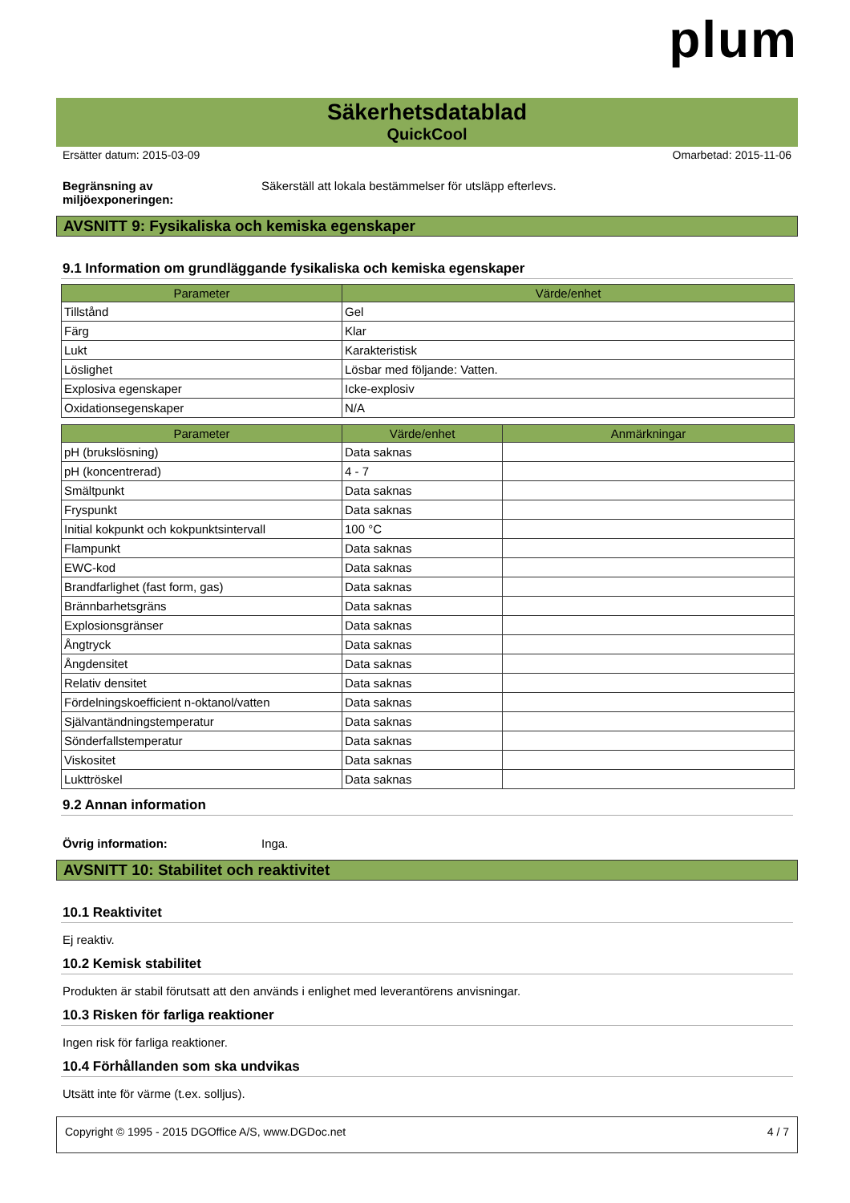plum
Säkerhetsdatablad
QuickCool
Ersätter datum: 2015-03-09 Omarbetad: 2015-11-06
Begränsning av miljöexponeringen: Säkerställ att lokala bestämmelser för utsläpp efterlevs.
AVSNITT 9: Fysikaliska och kemiska egenskaper
9.1 Information om grundläggande fysikaliska och kemiska egenskaper
| Parameter | Värde/enhet |
| --- | --- |
| Tillstånd | Gel |
| Färg | Klar |
| Lukt | Karakteristisk |
| Löslighet | Lösbar med följande: Vatten. |
| Explosiva egenskaper | Icke-explosiv |
| Oxidationsegenskaper | N/A |
| Parameter | Värde/enhet | Anmärkningar |
| --- | --- | --- |
| pH (brukslösning) | Data saknas | |
| pH (koncentrerad) | 4 - 7 | |
| Smältpunkt | Data saknas | |
| Fryspunkt | Data saknas | |
| Initial kokpunkt och kokpunktsintervall | 100 °C | |
| Flampunkt | Data saknas | |
| EWC-kod | Data saknas | |
| Brandfarlighet (fast form, gas) | Data saknas | |
| Brännbarhetsgräns | Data saknas | |
| Explosionsgränser | Data saknas | |
| Ångtryck | Data saknas | |
| Ångdensitet | Data saknas | |
| Relativ densitet | Data saknas | |
| Fördelningskoefficient n-oktanol/vatten | Data saknas | |
| Självantändningstemperatur | Data saknas | |
| Sönderfallstemperatur | Data saknas | |
| Viskositet | Data saknas | |
| Lukttröskel | Data saknas | |
9.2 Annan information
Övrig information: Inga.
AVSNITT 10: Stabilitet och reaktivitet
10.1 Reaktivitet
Ej reaktiv.
10.2 Kemisk stabilitet
Produkten är stabil förutsatt att den används i enlighet med leverantörens anvisningar.
10.3 Risken för farliga reaktioner
Ingen risk för farliga reaktioner.
10.4 Förhållanden som ska undvikas
Utsätt inte för värme (t.ex. solljus).
Copyright © 1995 - 2015 DGOffice A/S, www.DGDoc.net 4 / 7